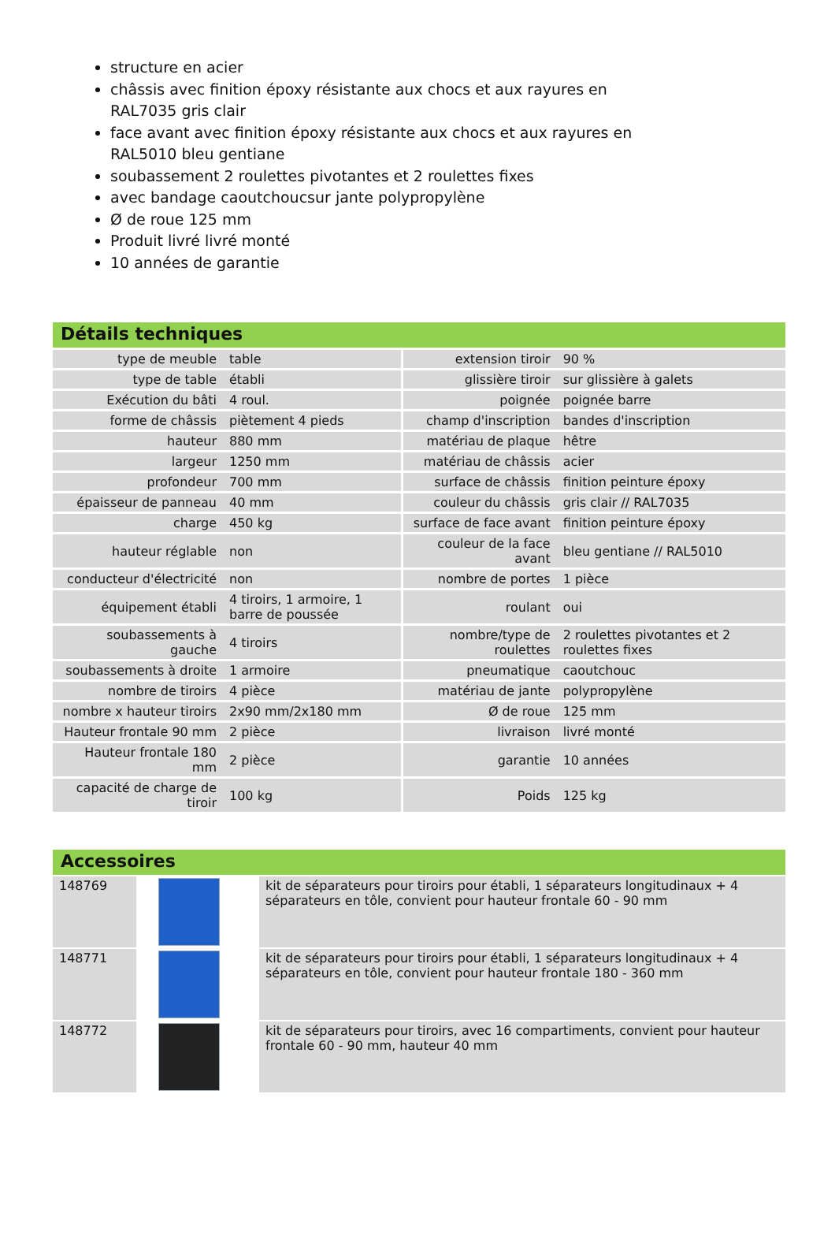structure en acier
châssis avec finition époxy résistante aux chocs et aux rayures en RAL7035 gris clair
face avant avec finition époxy résistante aux chocs et aux rayures en RAL5010 bleu gentiane
soubassement 2 roulettes pivotantes et 2 roulettes fixes
avec bandage caoutchoucsur jante polypropylène
Ø de roue 125 mm
Produit livré livré monté
10 années de garantie
Détails techniques
| type de meuble | table | extension tiroir | 90 % |
| type de table | établi | glissière tiroir | sur glissière à galets |
| Exécution du bâti | 4 roul. | poignée | poignée barre |
| forme de châssis | piètement 4 pieds | champ d'inscription | bandes d'inscription |
| hauteur | 880 mm | matériau de plaque | hêtre |
| largeur | 1250 mm | matériau de châssis | acier |
| profondeur | 700 mm | surface de châssis | finition peinture époxy |
| épaisseur de panneau | 40 mm | couleur du châssis | gris clair // RAL7035 |
| charge | 450 kg | surface de face avant | finition peinture époxy |
| hauteur réglable | non | couleur de la face avant | bleu gentiane // RAL5010 |
| conducteur d'électricité | non | nombre de portes | 1 pièce |
| équipement établi | 4 tiroirs, 1 armoire, 1 barre de poussée | roulant | oui |
| soubassements à gauche | 4 tiroirs | nombre/type de roulettes | 2 roulettes pivotantes et 2 roulettes fixes |
| soubassements à droite | 1 armoire | pneumatique | caoutchouc |
| nombre de tiroirs | 4 pièce | matériau de jante | polypropylène |
| nombre x hauteur tiroirs | 2x90 mm/2x180 mm | Ø de roue | 125 mm |
| Hauteur frontale 90 mm | 2 pièce | livraison | livré monté |
| Hauteur frontale 180 mm | 2 pièce | garantie | 10 années |
| capacité de charge de tiroir | 100 kg | Poids | 125 kg |
Accessoires
| 148769 | | kit de séparateurs pour tiroirs pour établi, 1 séparateurs longitudinaux + 4 séparateurs en tôle, convient pour hauteur frontale 60 - 90 mm |
| 148771 | | kit de séparateurs pour tiroirs pour établi, 1 séparateurs longitudinaux + 4 séparateurs en tôle, convient pour hauteur frontale 180 - 360 mm |
| 148772 | | kit de séparateurs pour tiroirs, avec 16 compartiments, convient pour hauteur frontale 60 - 90 mm, hauteur 40 mm |